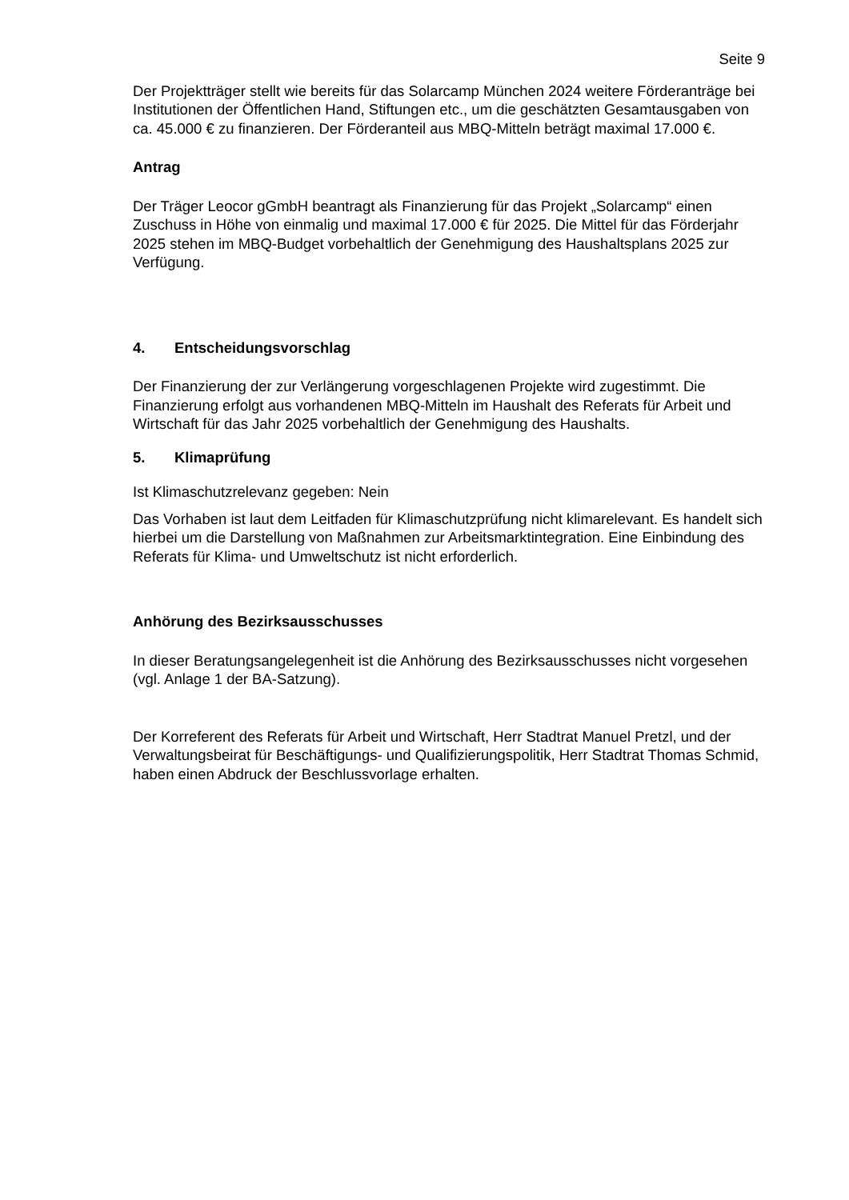Seite 9
Der Projektträger stellt wie bereits für das Solarcamp München 2024 weitere Förderanträge bei Institutionen der Öffentlichen Hand, Stiftungen etc., um die geschätzten Gesamtausgaben von ca. 45.000 € zu finanzieren. Der Förderanteil aus MBQ-Mitteln beträgt maximal 17.000 €.
Antrag
Der Träger Leocor gGmbH beantragt als Finanzierung für das Projekt „Solarcamp“ einen Zuschuss in Höhe von einmalig und maximal 17.000 € für 2025. Die Mittel für das Förderjahr 2025 stehen im MBQ-Budget vorbehaltlich der Genehmigung des Haushaltsplans 2025 zur Verfügung.
4. Entscheidungsvorschlag
Der Finanzierung der zur Verlängerung vorgeschlagenen Projekte wird zugestimmt. Die Finanzierung erfolgt aus vorhandenen MBQ-Mitteln im Haushalt des Referats für Arbeit und Wirtschaft für das Jahr 2025 vorbehaltlich der Genehmigung des Haushalts.
5. Klimaprüfung
Ist Klimaschutzrelevanz gegeben: Nein
Das Vorhaben ist laut dem Leitfaden für Klimaschutzprüfung nicht klimarelevant. Es handelt sich hierbei um die Darstellung von Maßnahmen zur Arbeitsmarktintegration. Eine Einbindung des Referats für Klima- und Umweltschutz ist nicht erforderlich.
Anhörung des Bezirksausschusses
In dieser Beratungsangelegenheit ist die Anhörung des Bezirksausschusses nicht vorgesehen (vgl. Anlage 1 der BA-Satzung).
Der Korreferent des Referats für Arbeit und Wirtschaft, Herr Stadtrat Manuel Pretzl, und der Verwaltungsbeirat für Beschäftigungs- und Qualifizierungspolitik, Herr Stadtrat Thomas Schmid, haben einen Abdruck der Beschlussvorlage erhalten.